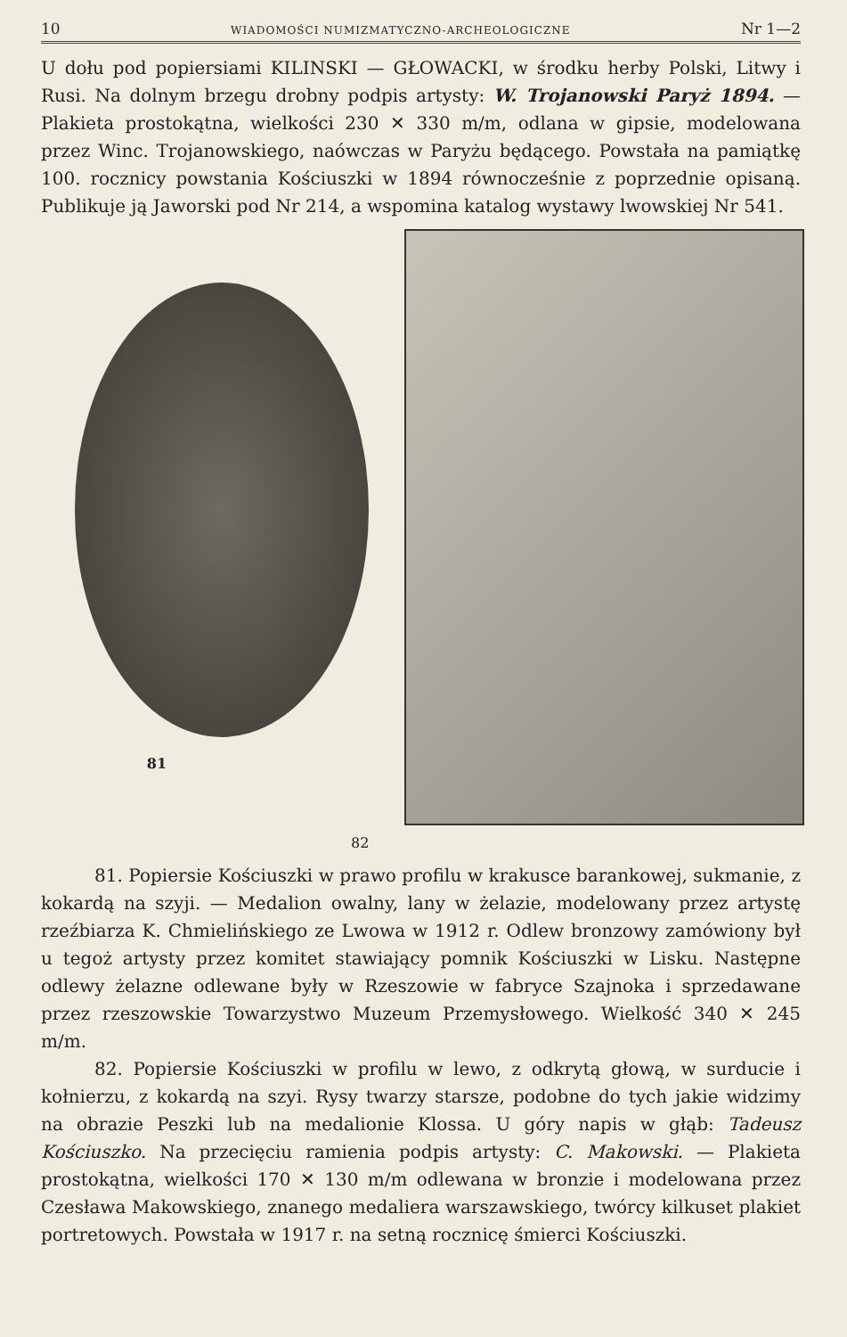10 WIADOMOŚCI NUMIZMATYCZNO-ARCHEOLOGICZNE Nr 1—2
U dołu pod popiersiami KILINSKI — GŁOWACKI, w środku herby Polski, Litwy i Rusi. Na dolnym brzegu drobny podpis artysty: W. Trojanowski Paryż 1894. — Plakieta prostokątna, wielkości 230 ✕ 330 m/m, odlana w gipsie, modelowana przez Winc. Trojanowskiego, naówczas w Paryżu będącego. Powstała na pamiątkę 100. rocznicy powstania Kościuszki w 1894 równocześnie z poprzednie opisaną. Publikuje ją Jaworski pod Nr 214, a wspomina katalog wystawy lwowskiej Nr 541.
81
82
81. Popiersie Kościuszki w prawo profilu w krakusce barankowej, sukmanie, z kokardą na szyji. — Medalion owalny, lany w żelazie, modelowany przez artystę rzeźbiarza K. Chmielińskiego ze Lwowa w 1912 r. Odlew bronzowy zamówiony był u tegoż artysty przez komitet stawiający pomnik Kościuszki w Lisku. Następne odlewy żelazne odlewane były w Rzeszowie w fabryce Szajnoka i sprzedawane przez rzeszowskie Towarzystwo Muzeum Przemysłowego. Wielkość 340 ✕ 245 m/m.
82. Popiersie Kościuszki w profilu w lewo, z odkrytą głową, w surducie i kołnierzu, z kokardą na szyi. Rysy twarzy starsze, podobne do tych jakie widzimy na obrazie Peszki lub na medalionie Klossa. U góry napis w głąb: Tadeusz Kościuszko. Na przecięciu ramienia podpis artysty: C. Makowski. — Plakieta prostokątna, wielkości 170 ✕ 130 m/m odlewana w bronzie i modelowana przez Czesława Makowskiego, znanego medaliera warszawskiego, twórcy kilkuset plakiet portretowych. Powstała w 1917 r. na setną rocznicę śmierci Kościuszki.